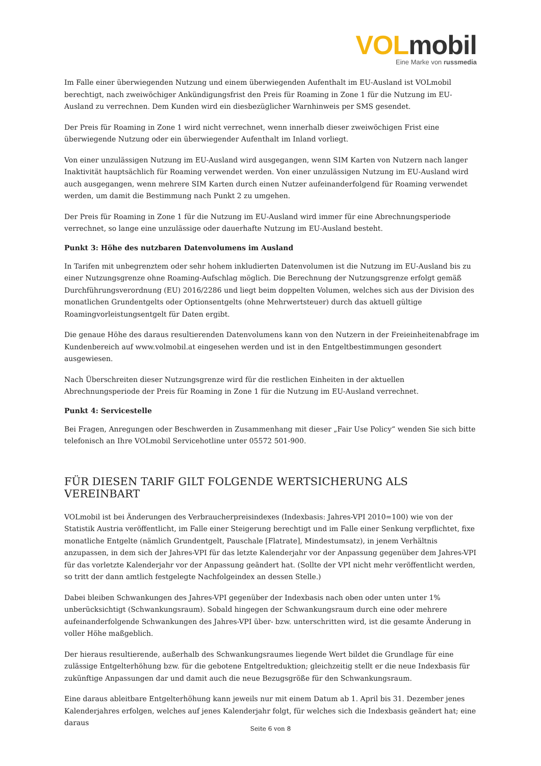VOL mobil
Eine Marke von russmedia
Im Falle einer überwiegenden Nutzung und einem überwiegenden Aufenthalt im EU-Ausland ist VOLmobil berechtigt, nach zweiwöchiger Ankündigungsfrist den Preis für Roaming in Zone 1 für die Nutzung im EU-Ausland zu verrechnen. Dem Kunden wird ein diesbezüglicher Warnhinweis per SMS gesendet.
Der Preis für Roaming in Zone 1 wird nicht verrechnet, wenn innerhalb dieser zweiwöchigen Frist eine überwiegende Nutzung oder ein überwiegender Aufenthalt im Inland vorliegt.
Von einer unzulässigen Nutzung im EU-Ausland wird ausgegangen, wenn SIM Karten von Nutzern nach langer Inaktivität hauptsächlich für Roaming verwendet werden. Von einer unzulässigen Nutzung im EU-Ausland wird auch ausgegangen, wenn mehrere SIM Karten durch einen Nutzer aufeinanderfolgend für Roaming verwendet werden, um damit die Bestimmung nach Punkt 2 zu umgehen.
Der Preis für Roaming in Zone 1 für die Nutzung im EU-Ausland wird immer für eine Abrechnungsperiode verrechnet, so lange eine unzulässige oder dauerhafte Nutzung im EU-Ausland besteht.
Punkt 3: Höhe des nutzbaren Datenvolumens im Ausland
In Tarifen mit unbegrenztem oder sehr hohem inkludierten Datenvolumen ist die Nutzung im EU-Ausland bis zu einer Nutzungsgrenze ohne Roaming-Aufschlag möglich. Die Berechnung der Nutzungsgrenze erfolgt gemäß Durchführungsverordnung (EU) 2016/2286 und liegt beim doppelten Volumen, welches sich aus der Division des monatlichen Grundentgelts oder Optionsentgelts (ohne Mehrwertsteuer) durch das aktuell gültige Roamingvorleistungsentgelt für Daten ergibt.
Die genaue Höhe des daraus resultierenden Datenvolumens kann von den Nutzern in der Freieinheitenabfrage im Kundenbereich auf www.volmobil.at eingesehen werden und ist in den Entgeltbestimmungen gesondert ausgewiesen.
Nach Überschreiten dieser Nutzungsgrenze wird für die restlichen Einheiten in der aktuellen Abrechnungsperiode der Preis für Roaming in Zone 1 für die Nutzung im EU-Ausland verrechnet.
Punkt 4: Servicestelle
Bei Fragen, Anregungen oder Beschwerden in Zusammenhang mit dieser „Fair Use Policy“ wenden Sie sich bitte telefonisch an Ihre VOLmobil Servicehotline unter 05572 501-900.
FÜR DIESEN TARIF GILT FOLGENDE WERTSICHERUNG ALS VEREINBART
VOLmobil ist bei Änderungen des Verbraucherpreisindexes (Indexbasis: Jahres-VPI 2010=100) wie von der Statistik Austria veröffentlicht, im Falle einer Steigerung berechtigt und im Falle einer Senkung verpflichtet, fixe monatliche Entgelte (nämlich Grundentgelt, Pauschale [Flatrate], Mindestumsatz), in jenem Verhältnis anzupassen, in dem sich der Jahres-VPI für das letzte Kalenderjahr vor der Anpassung gegenüber dem Jahres-VPI für das vorletzte Kalenderjahr vor der Anpassung geändert hat. (Sollte der VPI nicht mehr veröffentlicht werden, so tritt der dann amtlich festgelegte Nachfolgeindex an dessen Stelle.)
Dabei bleiben Schwankungen des Jahres-VPI gegenüber der Indexbasis nach oben oder unten unter 1% unberücksichtigt (Schwankungsraum). Sobald hingegen der Schwankungsraum durch eine oder mehrere aufeinanderfolgende Schwankungen des Jahres-VPI über- bzw. unterschritten wird, ist die gesamte Änderung in voller Höhe maßgeblich.
Der hieraus resultierende, außerhalb des Schwankungsraumes liegende Wert bildet die Grundlage für eine zulässige Entgelterhöhung bzw. für die gebotene Entgeltreduktion; gleichzeitig stellt er die neue Indexbasis für zukünftige Anpassungen dar und damit auch die neue Bezugsgröße für den Schwankungsraum.
Eine daraus ableitbare Entgelterhöhung kann jeweils nur mit einem Datum ab 1. April bis 31. Dezember jenes Kalenderjahres erfolgen, welches auf jenes Kalenderjahr folgt, für welches sich die Indexbasis geändert hat; eine daraus
Seite 6 von 8